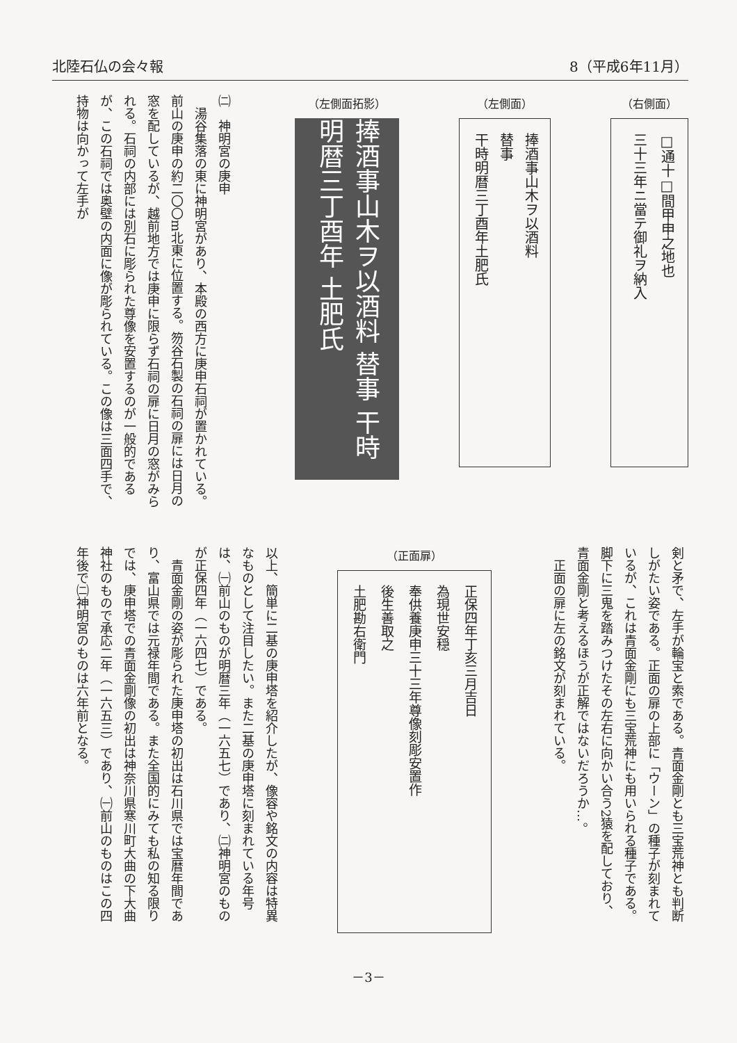北陸石仏の会々報 8（平成6年11月）
（右側面）
□通十□間甲申之地也
三十三年ニ當テ御礼ヲ納入
（左側面）
捧酒事山木ヲ以酒料
替事
干時明暦三丁酉年土肥氏
（左側面拓影）
捧酒事山木ヲ以酒料 替事 干時明暦三丁酉年 土肥氏
㈡　神明宮の庚申
　湯谷集落の東に神明宮があり、本殿の西方に庚申石祠が置かれている。前山の庚申の約二〇〇m北東に位置する。笏谷石製の石祠の扉には日月の窓を配しているが、越前地方では庚申に限らず石祠の扉に日月の窓がみられる。石祠の内部には別石に彫られた尊像を安置するのが一般的であるが、この石祠では奥壁の内面に像が彫られている。この像は三面四手で、持物は向かって左手が
剣と矛で、左手が輪宝と索である。青面金剛とも三宝荒神とも判断しがたい姿である。正面の扉の上部に「ウーン」の種子が刻まれているが、これは青面金剛にも三宝荒神にも用いられる種子である。脚下に三鬼を踏みつけたその左右に向かい合う2猿を配しており、青面金剛と考えるほうが正解ではないだろうか…。
　正面の扉に左の銘文が刻まれている。
（正面扉）
正保四年丁亥三月吉日
為現世安穏
奉供養庚申三十三年尊像刻彫安置作
後生善取之
土肥勘右衛門
以上、簡単に二基の庚申塔を紹介したが、像容や銘文の内容は特異なものとして注目したい。また二基の庚申塔に刻まれている年号は、㈠前山のものが明暦三年（一六五七）であり、㈡神明宮のものが正保四年（一六四七）である。
　青面金剛の姿が彫られた庚申塔の初出は石川県では宝暦年間であり、富山県では元禄年間である。また全国的にみても私の知る限りでは、庚申塔での青面金剛像の初出は神奈川県寒川町大曲の下大曲神社のもので承応二年（一六五三）であり、㈠前山のものはこの四年後で㈡神明宮のものは六年前となる。
－3－